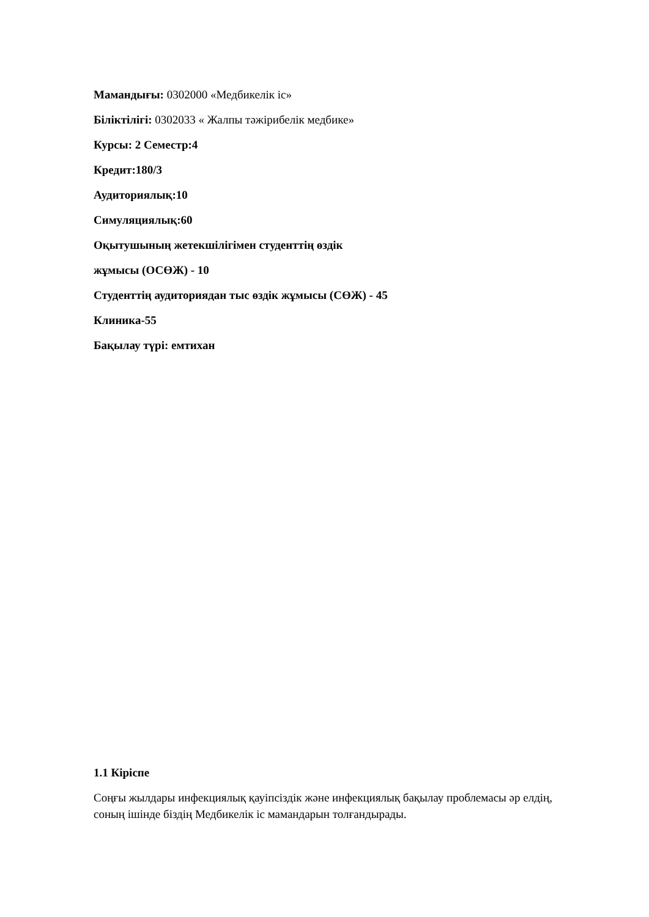Мамандығы: 0302000 «Медбикелік іс»
Біліктілігі: 0302033 « Жалпы тәжірибелік медбике»
Курсы: 2 Семестр:4
Кредит:180/3
Аудиториялық:10
Симуляциялық:60
Оқытушының жетекшілігімен студенттің өздік
жұмысы (ОСӨЖ) - 10
Студенттің аудиториядан тыс өздік жұмысы (СӨЖ) - 45
Клиника-55
Бақылау түрі: емтихан
1.1 Кіріспе
Соңғы жылдары инфекциялық қауіпсіздік және инфекциялық бақылау проблемасы әр елдің, соның ішінде біздің Медбикелік іс мамандарын толғандырады.